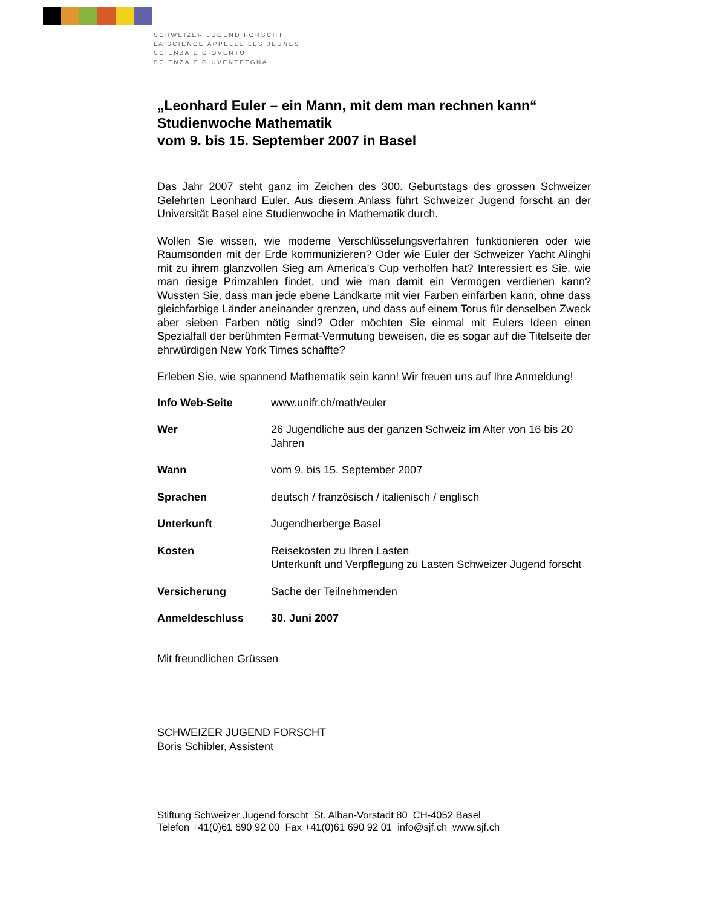SCHWEIZER JUGEND FORSCHT
LA SCIENCE APPELLE LES JEUNES
SCIENZA E GIOVENTU
SCIENZA E GIUVENTETGNA
„Leonhard Euler – ein Mann, mit dem man rechnen kann“
Studienwoche Mathematik
vom 9. bis 15. September 2007 in Basel
Das Jahr 2007 steht ganz im Zeichen des 300. Geburtstags des grossen Schweizer Gelehrten Leonhard Euler. Aus diesem Anlass führt Schweizer Jugend forscht an der Universität Basel eine Studienwoche in Mathematik durch.
Wollen Sie wissen, wie moderne Verschlüsselungsverfahren funktionieren oder wie Raumsonden mit der Erde kommunizieren? Oder wie Euler der Schweizer Yacht Alinghi mit zu ihrem glanzvollen Sieg am America’s Cup verholfen hat? Interessiert es Sie, wie man riesige Primzahlen findet, und wie man damit ein Vermögen verdienen kann? Wussten Sie, dass man jede ebene Landkarte mit vier Farben einfärben kann, ohne dass gleichfarbige Länder aneinander grenzen, und dass auf einem Torus für denselben Zweck aber sieben Farben nötig sind? Oder möchten Sie einmal mit Eulers Ideen einen Spezialfall der berühmten Fermat-Vermutung beweisen, die es sogar auf die Titelseite der ehrwürdigen New York Times schaffte?
Erleben Sie, wie spannend Mathematik sein kann! Wir freuen uns auf Ihre Anmeldung!
| Info Web-Seite | www.unifr.ch/math/euler |
| Wer | 26 Jugendliche aus der ganzen Schweiz im Alter von 16 bis 20 Jahren |
| Wann | vom 9. bis 15. September 2007 |
| Sprachen | deutsch / französisch / italienisch / englisch |
| Unterkunft | Jugendherberge Basel |
| Kosten | Reisekosten zu Ihren Lasten Unterkunft und Verpflegung zu Lasten Schweizer Jugend forscht |
| Versicherung | Sache der Teilnehmenden |
| Anmeldeschluss | 30. Juni 2007 |
Mit freundlichen Grüssen
SCHWEIZER JUGEND FORSCHT
Boris Schibler, Assistent
Stiftung Schweizer Jugend forscht St. Alban-Vorstadt 80 CH-4052 Basel
Telefon +41(0)61 690 92 00 Fax +41(0)61 690 92 01 info@sjf.ch www.sjf.ch